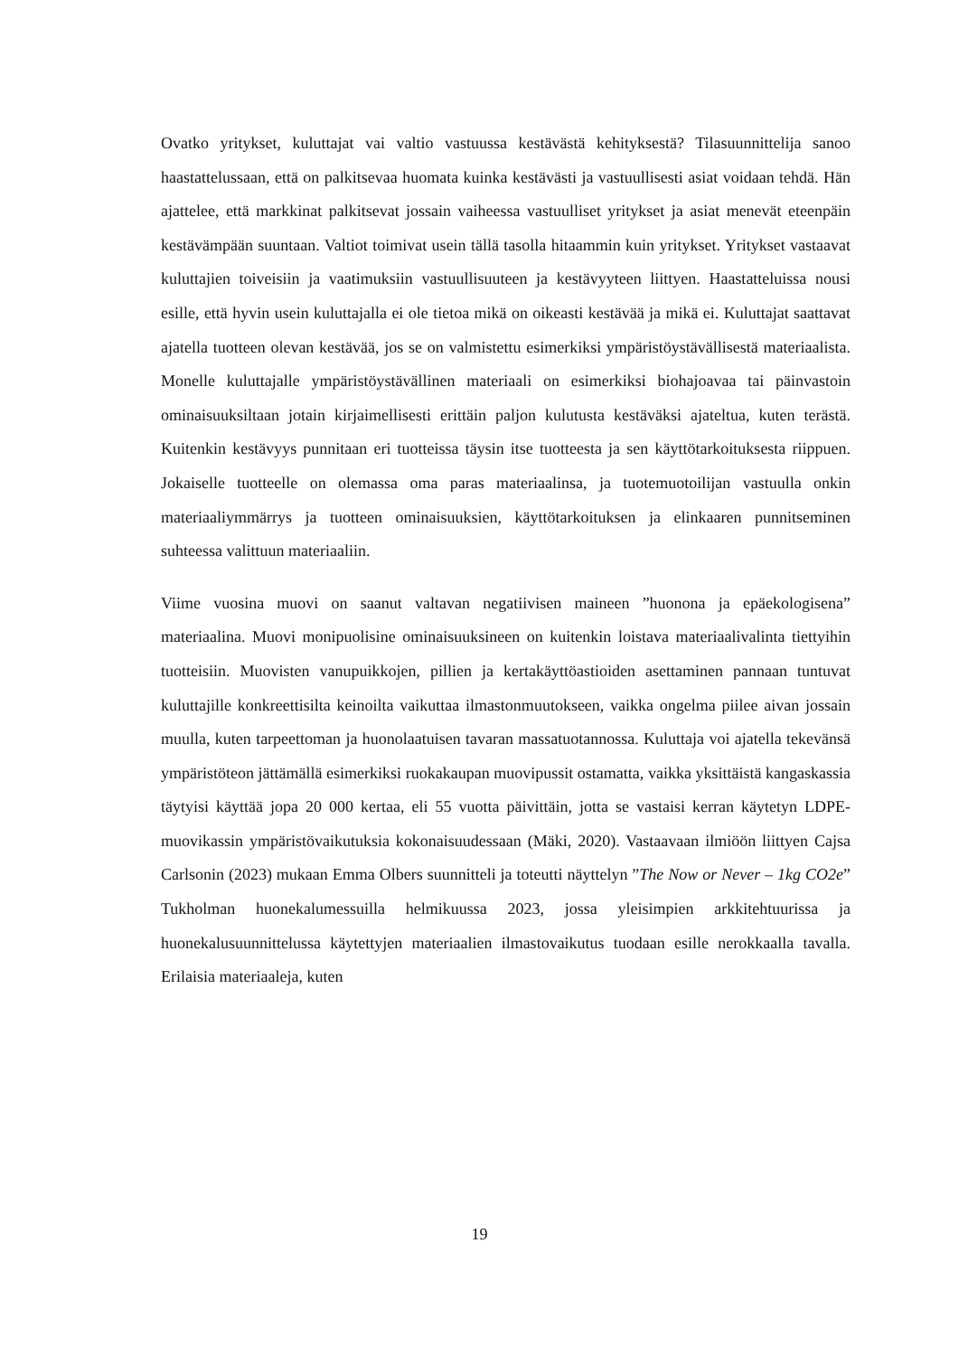Ovatko yritykset, kuluttajat vai valtio vastuussa kestävästä kehityksestä? Tilasuunnittelija sanoo haastattelussaan, että on palkitsevaa huomata kuinka kestävästi ja vastuullisesti asiat voidaan tehdä. Hän ajattelee, että markkinat palkitsevat jossain vaiheessa vastuulliset yritykset ja asiat menevät eteenpäin kestävämpään suuntaan. Valtiot toimivat usein tällä tasolla hitaammin kuin yritykset. Yritykset vastaavat kuluttajien toiveisiin ja vaatimuksiin vastuullisuuteen ja kestävyyteen liittyen. Haastatteluissa nousi esille, että hyvin usein kuluttajalla ei ole tietoa mikä on oikeasti kestävää ja mikä ei. Kuluttajat saattavat ajatella tuotteen olevan kestävää, jos se on valmistettu esimerkiksi ympäristöystävällisestä materiaalista. Monelle kuluttajalle ympäristöystävällinen materiaali on esimerkiksi biohajoavaa tai päinvastoin ominaisuuksiltaan jotain kirjaimellisesti erittäin paljon kulutusta kestäväksi ajateltua, kuten terästä. Kuitenkin kestävyys punnitaan eri tuotteissa täysin itse tuotteesta ja sen käyttötarkoituksesta riippuen. Jokaiselle tuotteelle on olemassa oma paras materiaalinsa, ja tuotemuotoilijan vastuulla onkin materiaaliymmärrys ja tuotteen ominaisuuksien, käyttötarkoituksen ja elinkaaren punnitseminen suhteessa valittuun materiaaliin.
Viime vuosina muovi on saanut valtavan negatiivisen maineen ”huonona ja epäekologisena” materiaalina. Muovi monipuolisine ominaisuuksineen on kuitenkin loistava materiaalivalinta tiettyihin tuotteisiin. Muovisten vanupuikkojen, pillien ja kertakäyttöastioiden asettaminen pannaan tuntuvat kuluttajille konkreettisilta keinoilta vaikuttaa ilmastonmuutokseen, vaikka ongelma piilee aivan jossain muulla, kuten tarpeettoman ja huonolaatuisen tavaran massatuotannossa. Kuluttaja voi ajatella tekevänsä ympäristöteon jättämällä esimerkiksi ruokakaupan muovipussit ostamatta, vaikka yksittäistä kangaskassia täytyisi käyttää jopa 20 000 kertaa, eli 55 vuotta päivittäin, jotta se vastaisi kerran käytetyn LDPE-muovikassin ympäristövaikutuksia kokonaisuudessaan (Mäki, 2020). Vastaavaan ilmiöön liittyen Cajsa Carlsonin (2023) mukaan Emma Olbers suunnitteli ja toteutti näyttelyn ”The Now or Never – 1kg CO2e” Tukholman huonekalumessuilla helmikuussa 2023, jossa yleisimpien arkkitehtuurissa ja huonekalusuunnittelussa käytettyjen materiaalien ilmastovaikutus tuodaan esille nerokkaalla tavalla. Erilaisia materiaaleja, kuten
19